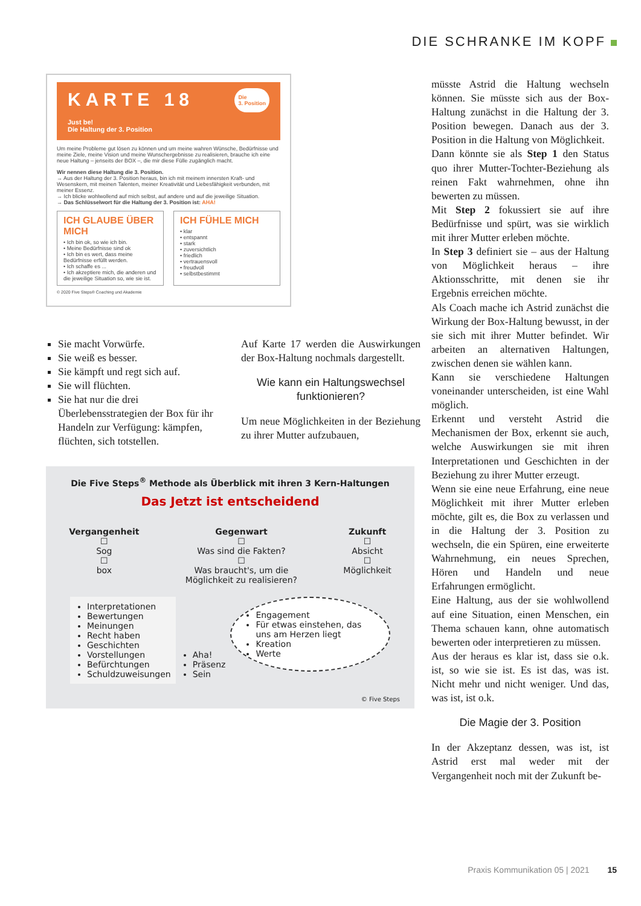DIE SCHRANKE IM KOPF
KARTE 18
Die
3. Position
Just be!
Die Haltung der 3. Position
Um meine Probleme gut lösen zu können und um meine wahren Wünsche, Bedürfnisse und meine Ziele, meine Vision und meine Wunschergebnisse zu realisieren, brauche ich eine neue Haltung – jenseits der BOX –, die mir diese Fülle zugänglich macht.
Wir nennen diese Haltung die 3. Position.
→ Aus der Haltung der 3. Position heraus, bin ich mit meinem innersten Kraft- und Wesenskern, mit meinen Talenten, meiner Kreativität und Liebesfähigkeit verbunden, mit meiner Essenz.
→ Ich blicke wohlwollend auf mich selbst, auf andere und auf die jeweilige Situation.
→ Das Schlüsselwort für die Haltung der 3. Position ist: AHA!
ICH GLAUBE ÜBER MICH
• Ich bin ok, so wie ich bin.
• Meine Bedürfnisse sind ok
• Ich bin es wert, dass meine Bedürfnisse erfüllt werden.
• Ich schaffe es ...
• Ich akzeptiere mich, die anderen und die jeweilige Situation so, wie sie ist.
ICH FÜHLE MICH
• klar
• entspannt
• stark
• zuversichtlich
• friedlich
• vertrauensvoll
• freudvoll
• selbstbestimmt
© 2020 Five Steps® Coaching und Akademie
Sie macht Vorwürfe.
Sie weiß es besser.
Sie kämpft und regt sich auf.
Sie will flüchten.
Sie hat nur die drei Überlebensstrategien der Box für ihr Handeln zur Verfügung: kämpfen, flüchten, sich totstellen.
Auf Karte 17 werden die Auswirkungen der Box-Haltung nochmals dargestellt.
Wie kann ein Haltungswechsel funktionieren?
Um neue Möglichkeiten in der Beziehung zu ihrer Mutter aufzubauen,
Die Five Steps<sup>®</sup> Methode als Überblick mit ihren 3 Kern-Haltungen
Das Jetzt ist entscheidend
Vergangenheit
☐
Sog
☐
box
Gegenwart
☐
Was sind die Fakten?
☐
Was braucht's, um die
Möglichkeit zu realisieren?
Zukunft
☐
Absicht
☐
Möglichkeit
Interpretationen
Bewertungen
Meinungen
Recht haben
Geschichten
Vorstellungen
Befürchtungen
Schuldzuweisungen
Aha!
Präsenz
Sein
Engagement
Für etwas einstehen, das uns am Herzen liegt
Kreation
Werte
© Five Steps
müsste Astrid die Haltung wechseln können. Sie müsste sich aus der Box-Haltung zunächst in die Haltung der 3. Position bewegen. Danach aus der 3. Position in die Haltung von Möglichkeit.
Dann könnte sie als Step 1 den Status quo ihrer Mutter-Tochter-Beziehung als reinen Fakt wahrnehmen, ohne ihn bewerten zu müssen.
Mit Step 2 fokussiert sie auf ihre Bedürfnisse und spürt, was sie wirklich mit ihrer Mutter erleben möchte.
In Step 3 definiert sie – aus der Haltung von Möglichkeit heraus – ihre Aktionsschritte, mit denen sie ihr Ergebnis erreichen möchte.
Als Coach mache ich Astrid zunächst die Wirkung der Box-Haltung bewusst, in der sie sich mit ihrer Mutter befindet. Wir arbeiten an alternativen Haltungen, zwischen denen sie wählen kann.
Kann sie verschiedene Haltungen voneinander unterscheiden, ist eine Wahl möglich.
Erkennt und versteht Astrid die Mechanismen der Box, erkennt sie auch, welche Auswirkungen sie mit ihren Interpretationen und Geschichten in der Beziehung zu ihrer Mutter erzeugt.
Wenn sie eine neue Erfahrung, eine neue Möglichkeit mit ihrer Mutter erleben möchte, gilt es, die Box zu verlassen und in die Haltung der 3. Position zu wechseln, die ein Spüren, eine erweiterte Wahrnehmung, ein neues Sprechen, Hören und Handeln und neue Erfahrungen ermöglicht.
Eine Haltung, aus der sie wohlwollend auf eine Situation, einen Menschen, ein Thema schauen kann, ohne automatisch bewerten oder interpretieren zu müssen.
Aus der heraus es klar ist, dass sie o.k. ist, so wie sie ist. Es ist das, was ist. Nicht mehr und nicht weniger. Und das, was ist, ist o.k.
Die Magie der 3. Position
In der Akzeptanz dessen, was ist, ist Astrid erst mal weder mit der Vergangenheit noch mit der Zukunft be-
Praxis Kommunikation 05 | 2021 15